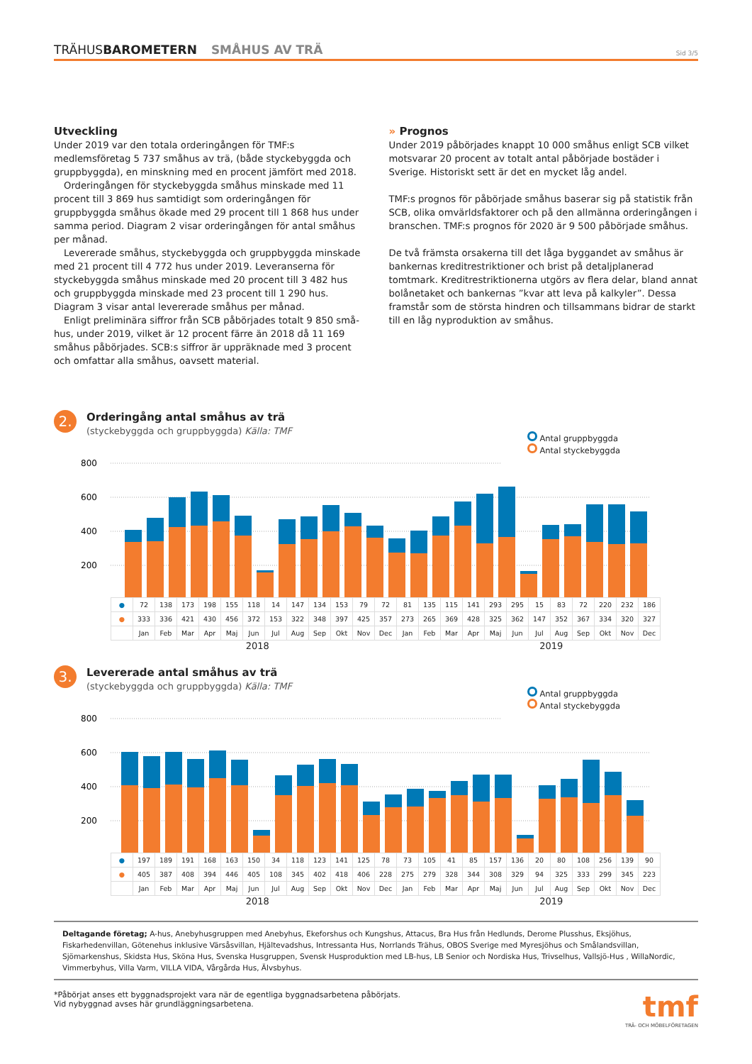TRÄHUSBAROMETERN SMÅHUS AV TRÄ Sid 3/5
Utveckling
Under 2019 var den totala orderingången för TMF:s medlemsföretag 5 737 småhus av trä, (både styckebyggda och gruppbyggda), en minskning med en procent jämfört med 2018.
Orderingången för styckebyggda småhus minskade med 11 procent till 3 869 hus samtidigt som orderingången för gruppbyggda småhus ökade med 29 procent till 1 868 hus under samma period. Diagram 2 visar orderingången för antal småhus per månad.
Levererade småhus, styckebyggda och gruppbyggda minskade med 21 procent till 4 772 hus under 2019. Leveranserna för stycke­byggda småhus minskade med 20 procent till 3 482 hus och grupp­byggda minskade med 23 procent till 1 290 hus. Diagram 3 visar antal levererade småhus per månad.
Enligt preliminära siffror från SCB påbörjades totalt 9 850 små­hus, under 2019, vilket är 12 procent färre än 2018 då 11 169 småhus påbörjades. SCB:s siffror är uppräknade med 3 procent och omfattar alla småhus, oavsett material.
» Prognos
Under 2019 påbörjades knappt 10 000 småhus enligt SCB vilket motsvarar 20 procent av totalt antal påbörjade bostäder i Sverige. Historiskt sett är det en mycket låg andel.
TMF:s prognos för påbörjade småhus baserar sig på statistik från SCB, olika omvärldsfaktorer och på den allmänna orderingången i branschen. TMF:s prognos för 2020 är 9 500 påbörjade småhus.
De två främsta orsakerna till det låga byggandet av småhus är bankernas kreditrestriktioner och brist på detaljplanerad tomtmark. Kreditrestriktionerna utgörs av flera delar, bland annat bolånetaket och bankernas ”kvar att leva på kalkyler”. Dessa framstår som de största hindren och tillsammans bidrar de starkt till en låg nyproduktion av småhus.
2.
Orderingång antal småhus av trä
(styckebyggda och gruppbyggda) Källa: TMF
Antal gruppbyggda
Antal styckebyggda
800
600
400
200
| ● | 72 | 138 | 173 | 198 | 155 | 118 | 14 | 147 | 134 | 153 | 79 | 72 | 81 | 135 | 115 | 141 | 293 | 295 | 15 | 83 | 72 | 220 | 232 | 186 |
| ● | 333 | 336 | 421 | 430 | 456 | 372 | 153 | 322 | 348 | 397 | 425 | 357 | 273 | 265 | 369 | 428 | 325 | 362 | 147 | 352 | 367 | 334 | 320 | 327 |
| | Jan | Feb | Mar | Apr | Maj | Jun | Jul | Aug | Sep | Okt | Nov | Dec | Jan | Feb | Mar | Apr | Maj | Jun | Jul | Aug | Sep | Okt | Nov | Dec |
2018 2019
3.
Levererade antal småhus av trä
(styckebyggda och gruppbyggda) Källa: TMF
Antal gruppbyggda
Antal styckebyggda
800
600
400
200
| ● | 197 | 189 | 191 | 168 | 163 | 150 | 34 | 118 | 123 | 141 | 125 | 78 | 73 | 105 | 41 | 85 | 157 | 136 | 20 | 80 | 108 | 256 | 139 | 90 |
| ● | 405 | 387 | 408 | 394 | 446 | 405 | 108 | 345 | 402 | 418 | 406 | 228 | 275 | 279 | 328 | 344 | 308 | 329 | 94 | 325 | 333 | 299 | 345 | 223 |
| | Jan | Feb | Mar | Apr | Maj | Jun | Jul | Aug | Sep | Okt | Nov | Dec | Jan | Feb | Mar | Apr | Maj | Jun | Jul | Aug | Sep | Okt | Nov | Dec |
2018 2019
Deltagande företag; A-hus, Anebyhusgruppen med Anebyhus, Ekeforshus och Kungshus, Attacus, Bra Hus från Hedlunds, Derome Plusshus, Eksjöhus, Fiskarhedenvillan, Götenehus inklusive Värsåsvillan, Hjältevadshus, Intressanta Hus, Norrlands Trähus, OBOS Sverige med Myresjöhus och Smålandsvillan, Sjömarkenshus, Skidsta Hus, Sköna Hus, Svenska Husgruppen, Svensk Husproduktion med LB-hus, LB Senior och Nordiska Hus, Trivselhus, Vallsjö-Hus , WillaNordic, Vimmerbyhus, Villa Varm, VILLA VIDA, Vårgårda Hus, Älvsbyhus.
*Påbörjat anses ett byggnadsprojekt vara när de egentliga byggnadsarbetena påbörjats.
Vid nybyggnad avses här grundläggningsarbetena.
tmf
TRÄ- OCH MÖBELFÖRETAGEN